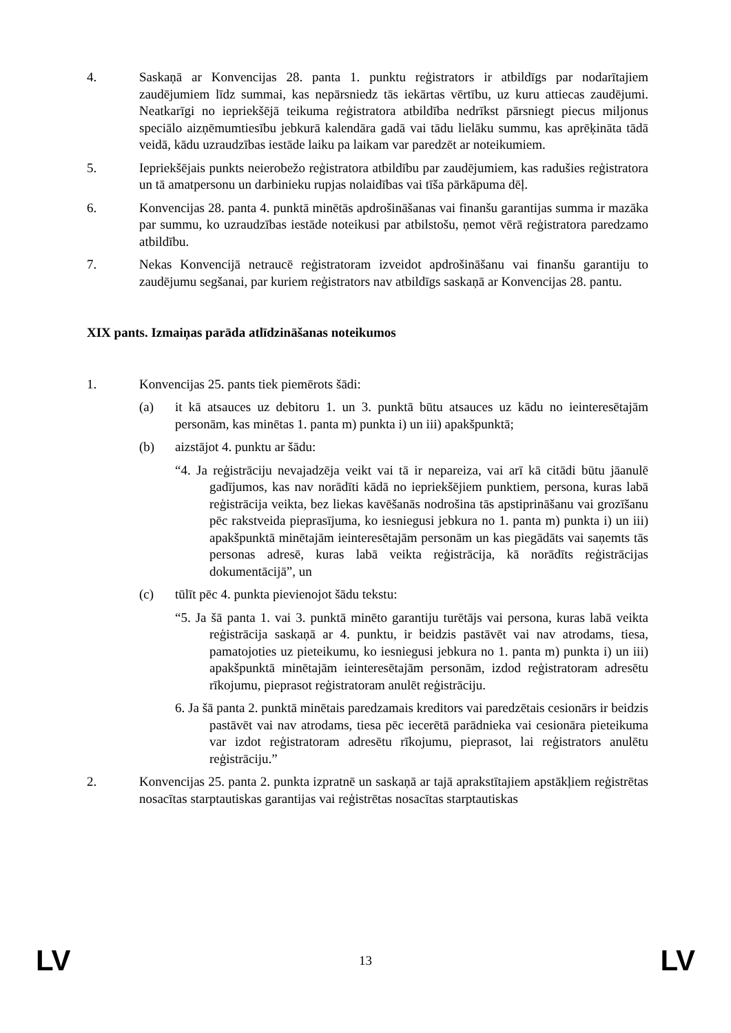4. Saskaņā ar Konvencijas 28. panta 1. punktu reģistrators ir atbildīgs par nodarītajiem zaudējumiem līdz summai, kas nepārsniedz tās iekārtas vērtību, uz kuru attiecas zaudējumi. Neatkarīgi no iepriekšējā teikuma reģistratora atbildība nedrīkst pārsniegt piecus miljonus speciālo aizņēmumtiesību jebkurā kalendāra gadā vai tādu lielāku summu, kas aprēķināta tādā veidā, kādu uzraudzības iestāde laiku pa laikam var paredzēt ar noteikumiem.
5. Iepriekšējais punkts neierobežo reģistratora atbildību par zaudējumiem, kas radušies reģistratora un tā amatpersonu un darbinieku rupjas nolaidības vai tīša pārkāpuma dēļ.
6. Konvencijas 28. panta 4. punktā minētās apdrošināšanas vai finanšu garantijas summa ir mazāka par summu, ko uzraudzības iestāde noteikusi par atbilstošu, ņemot vērā reģistratora paredzamo atbildību.
7. Nekas Konvencijā netraucē reģistratoram izveidot apdrošināšanu vai finanšu garantiju to zaudējumu segšanai, par kuriem reģistrators nav atbildīgs saskaņā ar Konvencijas 28. pantu.
XIX pants. Izmaiņas parāda atlīdzināšanas noteikumos
1. Konvencijas 25. pants tiek piemērots šādi:
(a) it kā atsauces uz debitoru 1. un 3. punktā būtu atsauces uz kādu no ieinteresētajām personām, kas minētas 1. panta m) punkta i) un iii) apakšpunktā;
(b) aizstājot 4. punktu ar šādu:
“4. Ja reģistrāciju nevajadzēja veikt vai tā ir nepareiza, vai arī kā citādi būtu jāanulē gadījumos, kas nav norādīti kādā no iepriekšējiem punktiem, persona, kuras labā reģistrācija veikta, bez liekas kavēšanās nodrošina tās apstiprināšanu vai grozīšanu pēc rakstveida pieprasījuma, ko iesniegusi jebkura no 1. panta m) punkta i) un iii) apakšpunktā minētajām ieinteresētajām personām un kas piegādāts vai saņemts tās personas adresē, kuras labā veikta reģistrācija, kā norādīts reģistrācijas dokumentācijā”, un
(c) tūlīt pēc 4. punkta pievienojot šādu tekstu:
“5. Ja šā panta 1. vai 3. punktā minēto garantiju turētājs vai persona, kuras labā veikta reģistrācija saskaņā ar 4. punktu, ir beidzis pastāvēt vai nav atrodams, tiesa, pamatojoties uz pieteikumu, ko iesniegusi jebkura no 1. panta m) punkta i) un iii) apakšpunktā minētajām ieinteresētajām personām, izdod reģistratoram adresētu rīkojumu, pieprasot reģistratoram anulēt reģistrāciju.
6. Ja šā panta 2. punktā minētais paredzamais kreditors vai paredzētais cesionārs ir beidzis pastāvēt vai nav atrodams, tiesa pēc iecerētā parādnieka vai cesionāra pieteikuma var izdot reģistratoram adresētu rīkojumu, pieprasot, lai reģistrators anulētu reģistrāciju.”
2. Konvencijas 25. panta 2. punkta izpratnē un saskaņā ar tajā aprakstītajiem apstākļiem reģistrētas nosacītas starptautiskas garantijas vai reģistrētas nosacītas starptautiskas
LV 13 LV